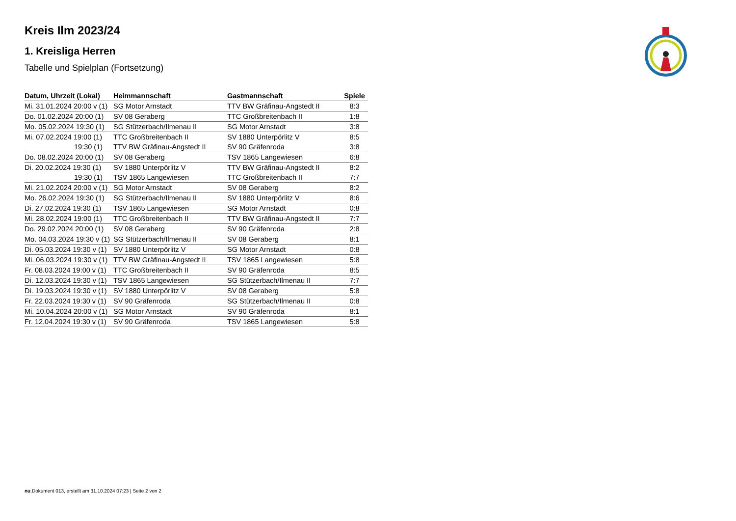Kreis Ilm 2023/24
1. Kreisliga Herren
Tabelle und Spielplan (Fortsetzung)
| Datum, Uhrzeit (Lokal) | Heimmannschaft | Gastmannschaft | Spiele |
| --- | --- | --- | --- |
| Mi. 31.01.2024 20:00 v (1) | SG Motor Arnstadt | TTV BW Gräfinau-Angstedt II | 8:3 |
| Do. 01.02.2024 20:00 (1) | SV 08 Geraberg | TTC Großbreitenbach II | 1:8 |
| Mo. 05.02.2024 19:30 (1) | SG Stützerbach/Ilmenau II | SG Motor Arnstadt | 3:8 |
| Mi. 07.02.2024 19:00 (1) | TTC Großbreitenbach II | SV 1880 Unterpörlitz V | 8:5 |
| 19:30 (1) | TTV BW Gräfinau-Angstedt II | SV 90 Gräfenroda | 3:8 |
| Do. 08.02.2024 20:00 (1) | SV 08 Geraberg | TSV 1865 Langewiesen | 6:8 |
| Di. 20.02.2024 19:30 (1) | SV 1880 Unterpörlitz V | TTV BW Gräfinau-Angstedt II | 8:2 |
| 19:30 (1) | TSV 1865 Langewiesen | TTC Großbreitenbach II | 7:7 |
| Mi. 21.02.2024 20:00 v (1) | SG Motor Arnstadt | SV 08 Geraberg | 8:2 |
| Mo. 26.02.2024 19:30 (1) | SG Stützerbach/Ilmenau II | SV 1880 Unterpörlitz V | 8:6 |
| Di. 27.02.2024 19:30 (1) | TSV 1865 Langewiesen | SG Motor Arnstadt | 0:8 |
| Mi. 28.02.2024 19:00 (1) | TTC Großbreitenbach II | TTV BW Gräfinau-Angstedt II | 7:7 |
| Do. 29.02.2024 20:00 (1) | SV 08 Geraberg | SV 90 Gräfenroda | 2:8 |
| Mo. 04.03.2024 19:30 v (1) | SG Stützerbach/Ilmenau II | SV 08 Geraberg | 8:1 |
| Di. 05.03.2024 19:30 v (1) | SV 1880 Unterpörlitz V | SG Motor Arnstadt | 0:8 |
| Mi. 06.03.2024 19:30 v (1) | TTV BW Gräfinau-Angstedt II | TSV 1865 Langewiesen | 5:8 |
| Fr. 08.03.2024 19:00 v (1) | TTC Großbreitenbach II | SV 90 Gräfenroda | 8:5 |
| Di. 12.03.2024 19:30 v (1) | TSV 1865 Langewiesen | SG Stützerbach/Ilmenau II | 7:7 |
| Di. 19.03.2024 19:30 v (1) | SV 1880 Unterpörlitz V | SV 08 Geraberg | 5:8 |
| Fr. 22.03.2024 19:30 v (1) | SV 90 Gräfenroda | SG Stützerbach/Ilmenau II | 0:8 |
| Mi. 10.04.2024 20:00 v (1) | SG Motor Arnstadt | SV 90 Gräfenroda | 8:1 |
| Fr. 12.04.2024 19:30 v (1) | SV 90 Gräfenroda | TSV 1865 Langewiesen | 5:8 |
nu.Dokument 013, erstellt am 31.10.2024 07:23 | Seite 2 von 2